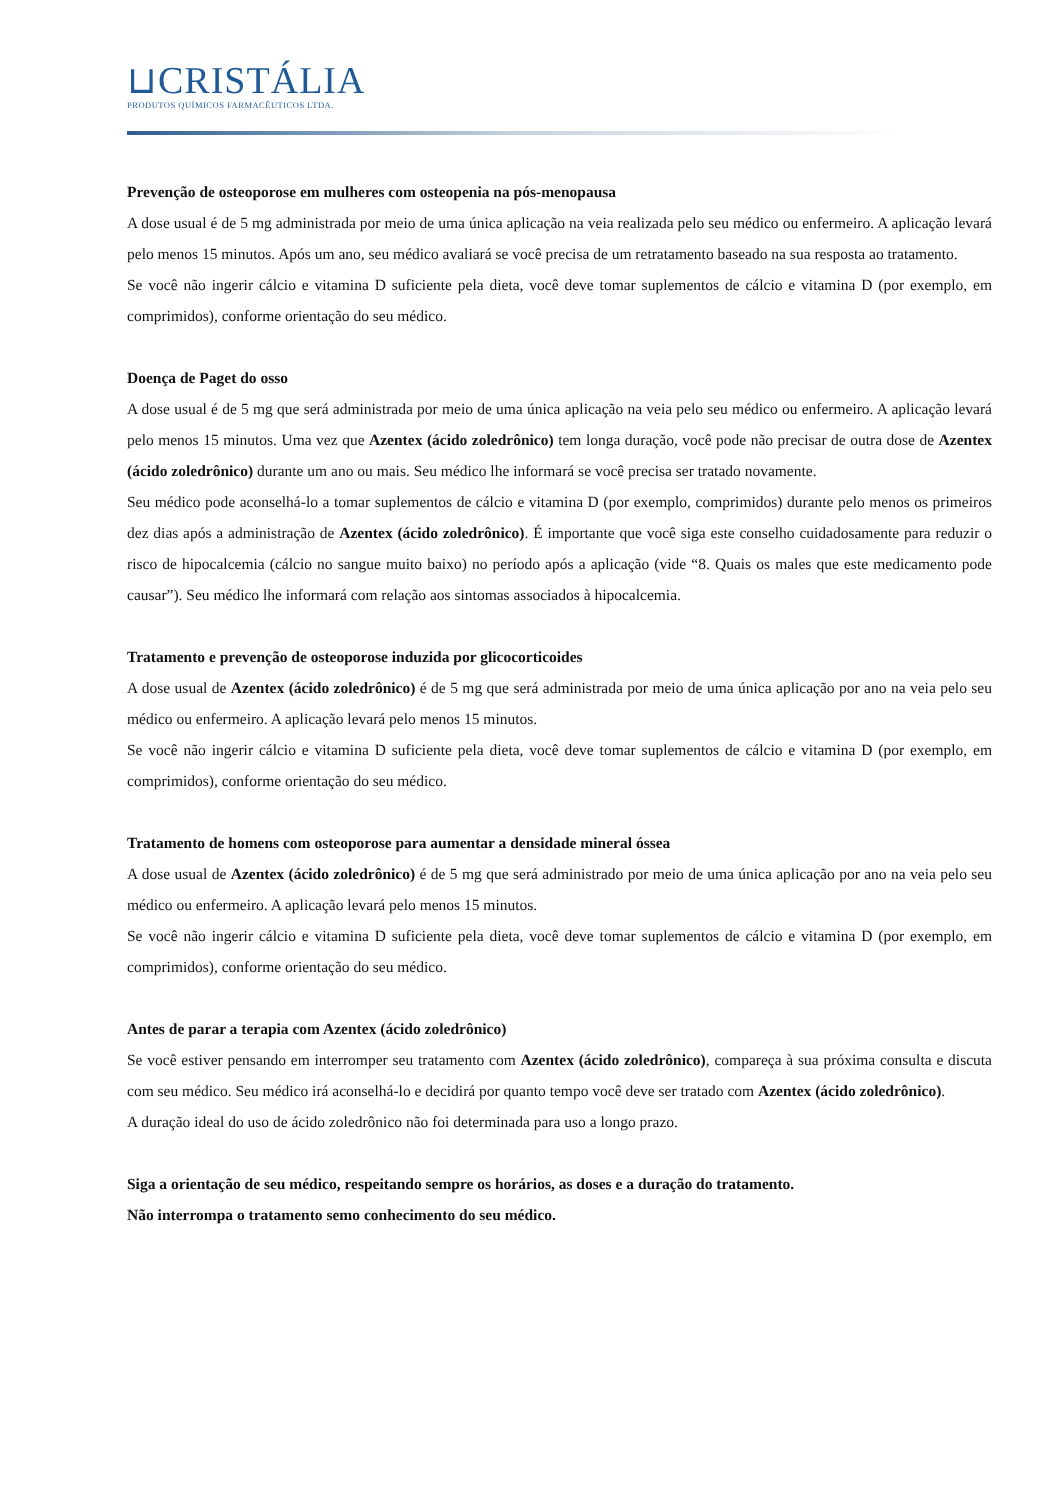⊔CRISTÁLIA
PRODUTOS QUÍMICOS FARMACÊUTICOS LTDA.
Prevenção de osteoporose em mulheres com osteopenia na pós-menopausa
A dose usual é de 5 mg administrada por meio de uma única aplicação na veia realizada pelo seu médico ou enfermeiro. A aplicação levará pelo menos 15 minutos. Após um ano, seu médico avaliará se você precisa de um retratamento baseado na sua resposta ao tratamento.
Se você não ingerir cálcio e vitamina D suficiente pela dieta, você deve tomar suplementos de cálcio e vitamina D (por exemplo, em comprimidos), conforme orientação do seu médico.
Doença de Paget do osso
A dose usual é de 5 mg que será administrada por meio de uma única aplicação na veia pelo seu médico ou enfermeiro. A aplicação levará pelo menos 15 minutos. Uma vez que Azentex (ácido zoledrônico) tem longa duração, você pode não precisar de outra dose de Azentex (ácido zoledrônico) durante um ano ou mais. Seu médico lhe informará se você precisa ser tratado novamente.
Seu médico pode aconselhá-lo a tomar suplementos de cálcio e vitamina D (por exemplo, comprimidos) durante pelo menos os primeiros dez dias após a administração de Azentex (ácido zoledrônico). É importante que você siga este conselho cuidadosamente para reduzir o risco de hipocalcemia (cálcio no sangue muito baixo) no período após a aplicação (vide “8. Quais os males que este medicamento pode causar”). Seu médico lhe informará com relação aos sintomas associados à hipocalcemia.
Tratamento e prevenção de osteoporose induzida por glicocorticoides
A dose usual de Azentex (ácido zoledrônico) é de 5 mg que será administrada por meio de uma única aplicação por ano na veia pelo seu médico ou enfermeiro. A aplicação levará pelo menos 15 minutos.
Se você não ingerir cálcio e vitamina D suficiente pela dieta, você deve tomar suplementos de cálcio e vitamina D (por exemplo, em comprimidos), conforme orientação do seu médico.
Tratamento de homens com osteoporose para aumentar a densidade mineral óssea
A dose usual de Azentex (ácido zoledrônico) é de 5 mg que será administrado por meio de uma única aplicação por ano na veia pelo seu médico ou enfermeiro. A aplicação levará pelo menos 15 minutos.
Se você não ingerir cálcio e vitamina D suficiente pela dieta, você deve tomar suplementos de cálcio e vitamina D (por exemplo, em comprimidos), conforme orientação do seu médico.
Antes de parar a terapia com Azentex (ácido zoledrônico)
Se você estiver pensando em interromper seu tratamento com Azentex (ácido zoledrônico), compareça à sua próxima consulta e discuta com seu médico. Seu médico irá aconselhá-lo e decidirá por quanto tempo você deve ser tratado com Azentex (ácido zoledrônico).
A duração ideal do uso de ácido zoledrônico não foi determinada para uso a longo prazo.
Siga a orientação de seu médico, respeitando sempre os horários, as doses e a duração do tratamento.
Não interrompa o tratamento semo conhecimento do seu médico.